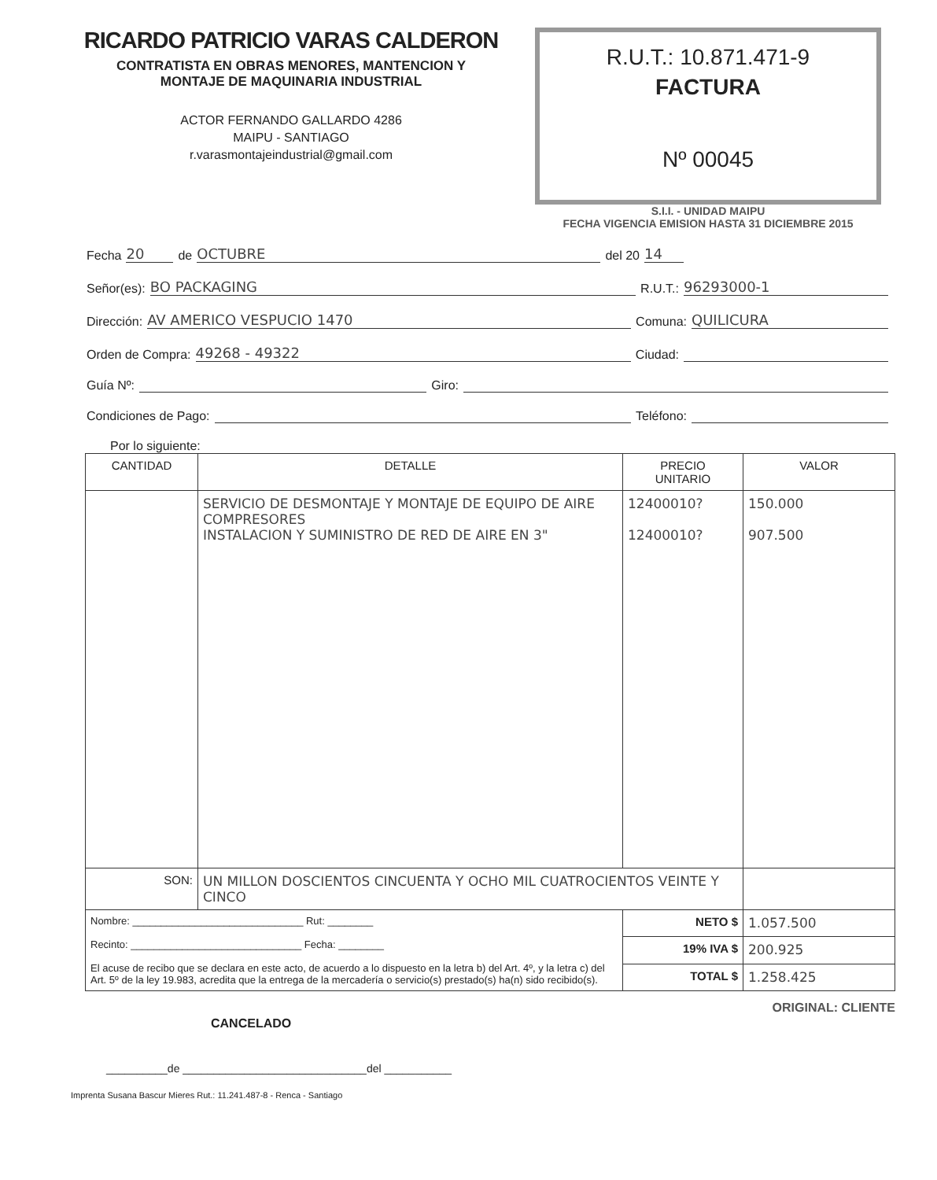RICARDO PATRICIO VARAS CALDERON
CONTRATISTA EN OBRAS MENORES, MANTENCION Y
MONTAJE DE MAQUINARIA INDUSTRIAL
ACTOR FERNANDO GALLARDO 4286
MAIPU - SANTIAGO
r.varasmontajeindustrial@gmail.com
R.U.T.: 10.871.471-9
FACTURA
Nº 00045
S.I.I. - UNIDAD MAIPU
FECHA VIGENCIA EMISION HASTA 31 DICIEMBRE 2015
Fecha 20 de OCTUBRE del 20 14
Señor(es): BO PACKAGING R.U.T.: 96293000-1
Dirección: AV AMERICO VESPUCIO 1470 Comuna: QUILICURA
Orden de Compra: 49268 - 49322 Ciudad:
Guía Nº: Giro:
Condiciones de Pago: Teléfono:
Por lo siguiente:
| CANTIDAD | DETALLE | PRECIO UNITARIO | VALOR |
| --- | --- | --- | --- |
| | SERVICIO DE DESMONTAJE Y MONTAJE DE EQUIPO DE AIRE COMPRESORES INSTALACION Y SUMINISTRO DE RED DE AIRE EN 3" | 12400010? 12400010? | 150.000 907.500 |
| SON: | UN MILLON DOSCIENTOS CINCUENTA Y OCHO MIL CUATROCIENTOS VEINTE Y CINCO | | |
| Nombre: ______________________________ Rut: ________ Recinto: ______________________________ Fecha: ________ El acuse de recibo que se declara en este acto, de acuerdo a lo dispuesto en la letra b) del Art. 4º, y la letra c) del Art. 5º de la ley 19.983, acredita que la entrega de la mercadería o servicio(s) prestado(s) ha(n) sido recibido(s). | | NETO $ | 1.057.500 |
| | | 19% IVA $ | 200.925 |
| | | TOTAL $ | 1.258.425 |
CANCELADO ORIGINAL: CLIENTE
__________de ______________________________del ___________
Imprenta Susana Bascur Mieres Rut.: 11.241.487-8 - Renca - Santiago